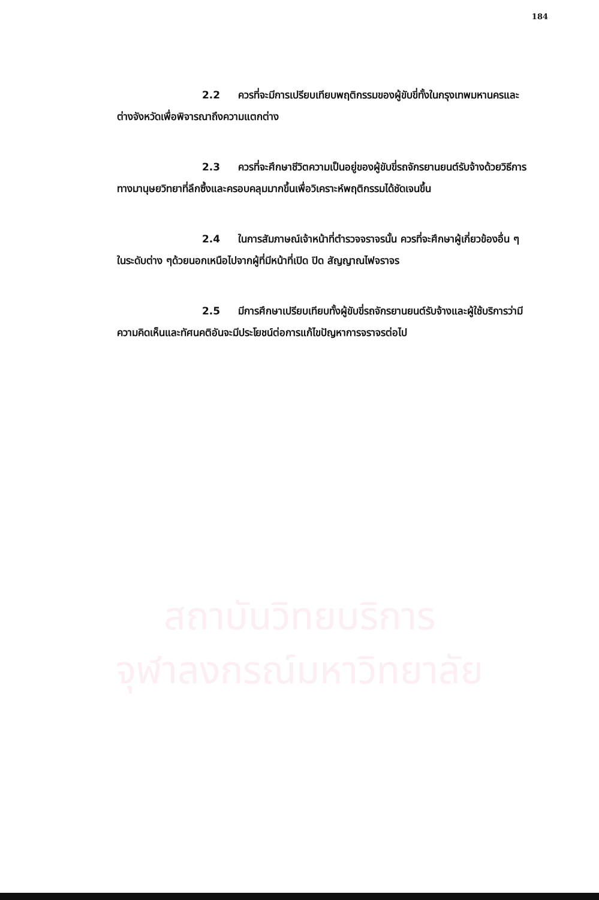184
2.2 ควรที่จะมีการเปรียบเทียบพฤติกรรมของผู้ขับขี่ทั้งในกรุงเทพมหานครและต่างจังหวัดเพื่อพิจารณาถึงความแตกต่าง
2.3 ควรที่จะศึกษาชีวิตความเป็นอยู่ของผู้ขับขี่รถจักรยานยนต์รับจ้างด้วยวิธีการทางมานุษยวิทยาที่ลึกซึ้งและครอบคลุมมากขึ้นเพื่อวิเคราะห์พฤติกรรมได้ชัดเจนขึ้น
2.4 ในการสัมภาษณ์เจ้าหน้าที่ตำรวจจราจรนั้น ควรที่จะศึกษาผู้เกี่ยวข้องอื่น ๆ ในระดับต่าง ๆด้วยนอกเหนือไปจากผู้ที่มีหน้าที่เปิด ปิด สัญญาณไฟจราจร
2.5 มีการศึกษาเปรียบเทียบทั้งผู้ขับขี่รถจักรยานยนต์รับจ้างและผู้ใช้บริการว่ามีความคิดเห็นและทัศนคติอันจะมีประโยชน์ต่อการแก้ไขปัญหาการจราจรต่อไป
สถาบันวิทยบริการ
จุฬาลงกรณ์มหาวิทยาลัย